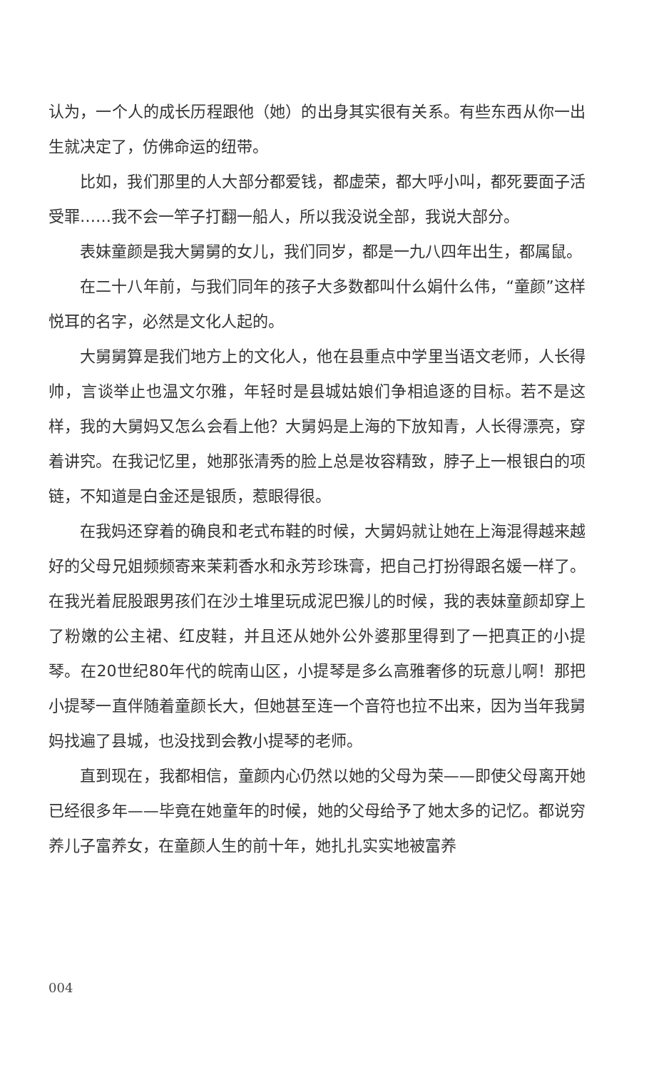认为，一个人的成长历程跟他（她）的出身其实很有关系。有些东西从你一出生就决定了，仿佛命运的纽带。
比如，我们那里的人大部分都爱钱，都虚荣，都大呼小叫，都死要面子活受罪……我不会一竿子打翻一船人，所以我没说全部，我说大部分。
表妹童颜是我大舅舅的女儿，我们同岁，都是一九八四年出生，都属鼠。
在二十八年前，与我们同年的孩子大多数都叫什么娟什么伟，“童颜”这样悦耳的名字，必然是文化人起的。
大舅舅算是我们地方上的文化人，他在县重点中学里当语文老师，人长得帅，言谈举止也温文尔雅，年轻时是县城姑娘们争相追逐的目标。若不是这样，我的大舅妈又怎么会看上他？大舅妈是上海的下放知青，人长得漂亮，穿着讲究。在我记忆里，她那张清秀的脸上总是妆容精致，脖子上一根银白的项链，不知道是白金还是银质，惹眼得很。
在我妈还穿着的确良和老式布鞋的时候，大舅妈就让她在上海混得越来越好的父母兄姐频频寄来茉莉香水和永芳珍珠膏，把自己打扮得跟名媛一样了。在我光着屁股跟男孩们在沙土堆里玩成泥巴猴儿的时候，我的表妹童颜却穿上了粉嫩的公主裙、红皮鞋，并且还从她外公外婆那里得到了一把真正的小提琴。在20世纪80年代的皖南山区，小提琴是多么高雅奢侈的玩意儿啊！那把小提琴一直伴随着童颜长大，但她甚至连一个音符也拉不出来，因为当年我舅妈找遍了县城，也没找到会教小提琴的老师。
直到现在，我都相信，童颜内心仍然以她的父母为荣——即使父母离开她已经很多年——毕竟在她童年的时候，她的父母给予了她太多的记忆。都说穷养儿子富养女，在童颜人生的前十年，她扎扎实实地被富养
004